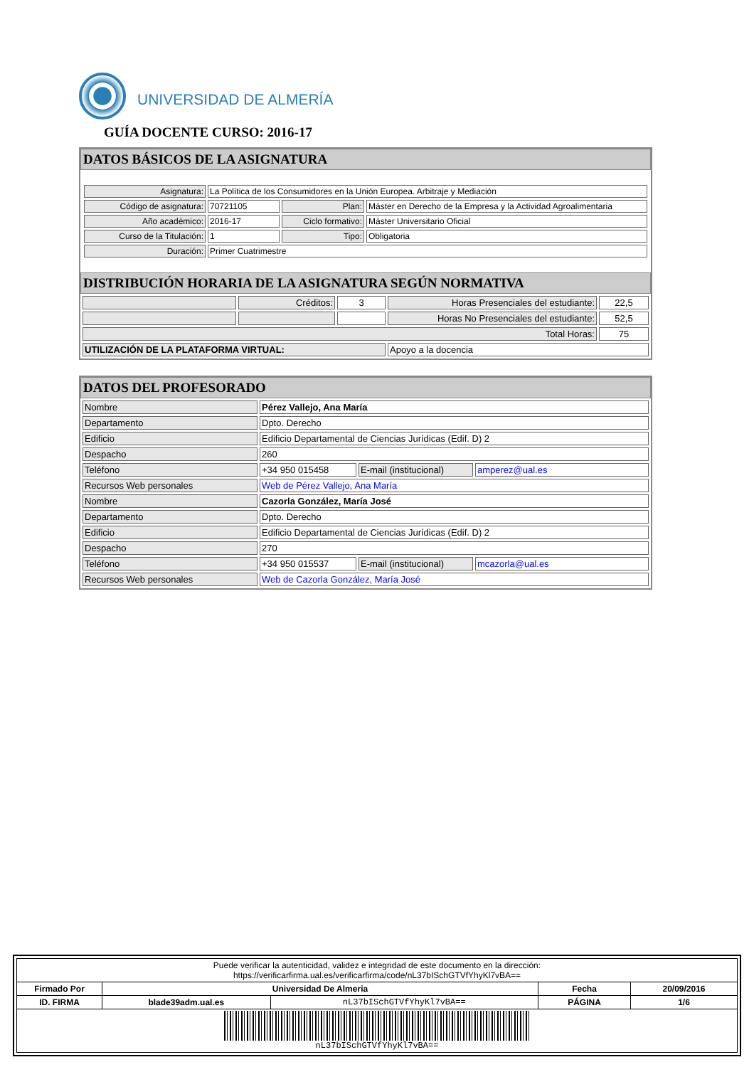UNIVERSIDAD DE ALMERÍA
GUÍA DOCENTE CURSO: 2016-17
DATOS BÁSICOS DE LA ASIGNATURA
| Asignatura: | La Política de los Consumidores en la Unión Europea. Arbitraje y Mediación | | |
| Código de asignatura: | 70721105 | Plan: | Máster en Derecho de la Empresa y la Actividad Agroalimentaria |
| Año académico: | 2016-17 | Ciclo formativo: | Máster Universitario Oficial |
| Curso de la Titulación: | 1 | Tipo: | Obligatoria |
| Duración: | Primer Cuatrimestre | | |
DISTRIBUCIÓN HORARIA DE LA ASIGNATURA SEGÚN NORMATIVA
| | Créditos: | 3 | Horas Presenciales del estudiante: | 22,5 |
| | | | Horas No Presenciales del estudiante: | 52,5 |
| Total Horas: | | | | 75 |
| UTILIZACIÓN DE LA PLATAFORMA VIRTUAL: | | | Apoyo a la docencia | |
DATOS DEL PROFESORADO
| Nombre | Pérez Vallejo, Ana María | | |
| Departamento | Dpto. Derecho | | |
| Edificio | Edificio Departamental de Ciencias Jurídicas (Edif. D) 2 | | |
| Despacho | 260 | | |
| Teléfono | +34 950 015458 | E-mail (institucional) | amperez@ual.es |
| Recursos Web personales | Web de Pérez Vallejo, Ana María | | |
| Nombre | Cazorla González, María José | | |
| Departamento | Dpto. Derecho | | |
| Edificio | Edificio Departamental de Ciencias Jurídicas (Edif. D) 2 | | |
| Despacho | 270 | | |
| Teléfono | +34 950 015537 | E-mail (institucional) | mcazorla@ual.es |
| Recursos Web personales | Web de Cazorla González, María José | | |
| Puede verificar la autenticidad, validez e integridad de este documento en la dirección: https://verificarfirma.ual.es/verificarfirma/code/nL37bISchGTVfYhyKl7vBA== | | | | |
| Firmado Por | Universidad De Almeria | | Fecha | 20/09/2016 |
| ID. FIRMA | blade39adm.ual.es | nL37bISchGTVfYhyKl7vBA== | PÁGINA | 1/6 |
| nL37bISchGTVfYhyKl7vBA== | | | | |